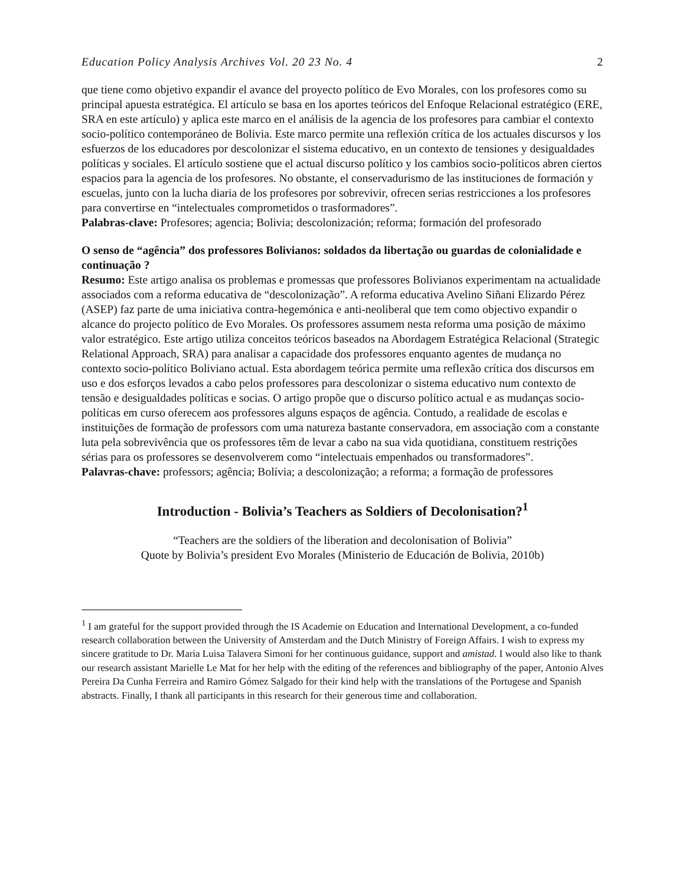Education Policy Analysis Archives Vol. 20 23 No. 4 2
que tiene como objetivo expandir el avance del proyecto político de Evo Morales, con los profesores como su principal apuesta estratégica. El artículo se basa en los aportes teóricos del Enfoque Relacional estratégico (ERE, SRA en este artículo) y aplica este marco en el análisis de la agencia de los profesores para cambiar el contexto socio-político contemporáneo de Bolivia. Este marco permite una reflexión crítica de los actuales discursos y los esfuerzos de los educadores por descolonizar el sistema educativo, en un contexto de tensiones y desigualdades políticas y sociales. El artículo sostiene que el actual discurso político y los cambios socio-políticos abren ciertos espacios para la agencia de los profesores. No obstante, el conservadurismo de las instituciones de formación y escuelas, junto con la lucha diaria de los profesores por sobrevivir, ofrecen serias restricciones a los profesores para convertirse en “intelectuales comprometidos o trasformadores”.
Palabras-clave: Profesores; agencia; Bolivia; descolonización; reforma; formación del profesorado
O senso de “agência” dos professores Bolivianos: soldados da libertação ou guardas de colonialidade e continuação ?
Resumo: Este artigo analisa os problemas e promessas que professores Bolivianos experimentam na actualidade associados com a reforma educativa de “descolonização”. A reforma educativa Avelino Siñani Elizardo Pérez (ASEP) faz parte de uma iniciativa contra-hegemónica e anti-neoliberal que tem como objectivo expandir o alcance do projecto político de Evo Morales. Os professores assumem nesta reforma uma posição de máximo valor estratégico. Este artigo utiliza conceitos teóricos baseados na Abordagem Estratégica Relacional (Strategic Relational Approach, SRA) para analisar a capacidade dos professores enquanto agentes de mudança no contexto socio-político Boliviano actual. Esta abordagem teórica permite uma reflexão crítica dos discursos em uso e dos esforços levados a cabo pelos professores para descolonizar o sistema educativo num contexto de tensão e desigualdades políticas e socias. O artigo propõe que o discurso político actual e as mudanças socio-políticas em curso oferecem aos professores alguns espaços de agência. Contudo, a realidade de escolas e instituições de formação de professors com uma natureza bastante conservadora, em associação com a constante luta pela sobrevivência que os professores têm de levar a cabo na sua vida quotidiana, constituem restrições sérias para os professores se desenvolverem como “intelectuais empenhados ou transformadores”.
Palavras-chave: professors; agência; Bolívia; a descolonização; a reforma; a formação de professores
Introduction - Bolivia’s Teachers as Soldiers of Decolonisation?<sup>1</sup>
“Teachers are the soldiers of the liberation and decolonisation of Bolivia”
Quote by Bolivia’s president Evo Morales (Ministerio de Educación de Bolivia, 2010b)
<sup>1</sup> I am grateful for the support provided through the IS Academie on Education and International Development, a co-funded research collaboration between the University of Amsterdam and the Dutch Ministry of Foreign Affairs. I wish to express my sincere gratitude to Dr. Maria Luisa Talavera Simoni for her continuous guidance, support and amistad. I would also like to thank our research assistant Marielle Le Mat for her help with the editing of the references and bibliography of the paper, Antonio Alves Pereira Da Cunha Ferreira and Ramiro Gómez Salgado for their kind help with the translations of the Portugese and Spanish abstracts. Finally, I thank all participants in this research for their generous time and collaboration.